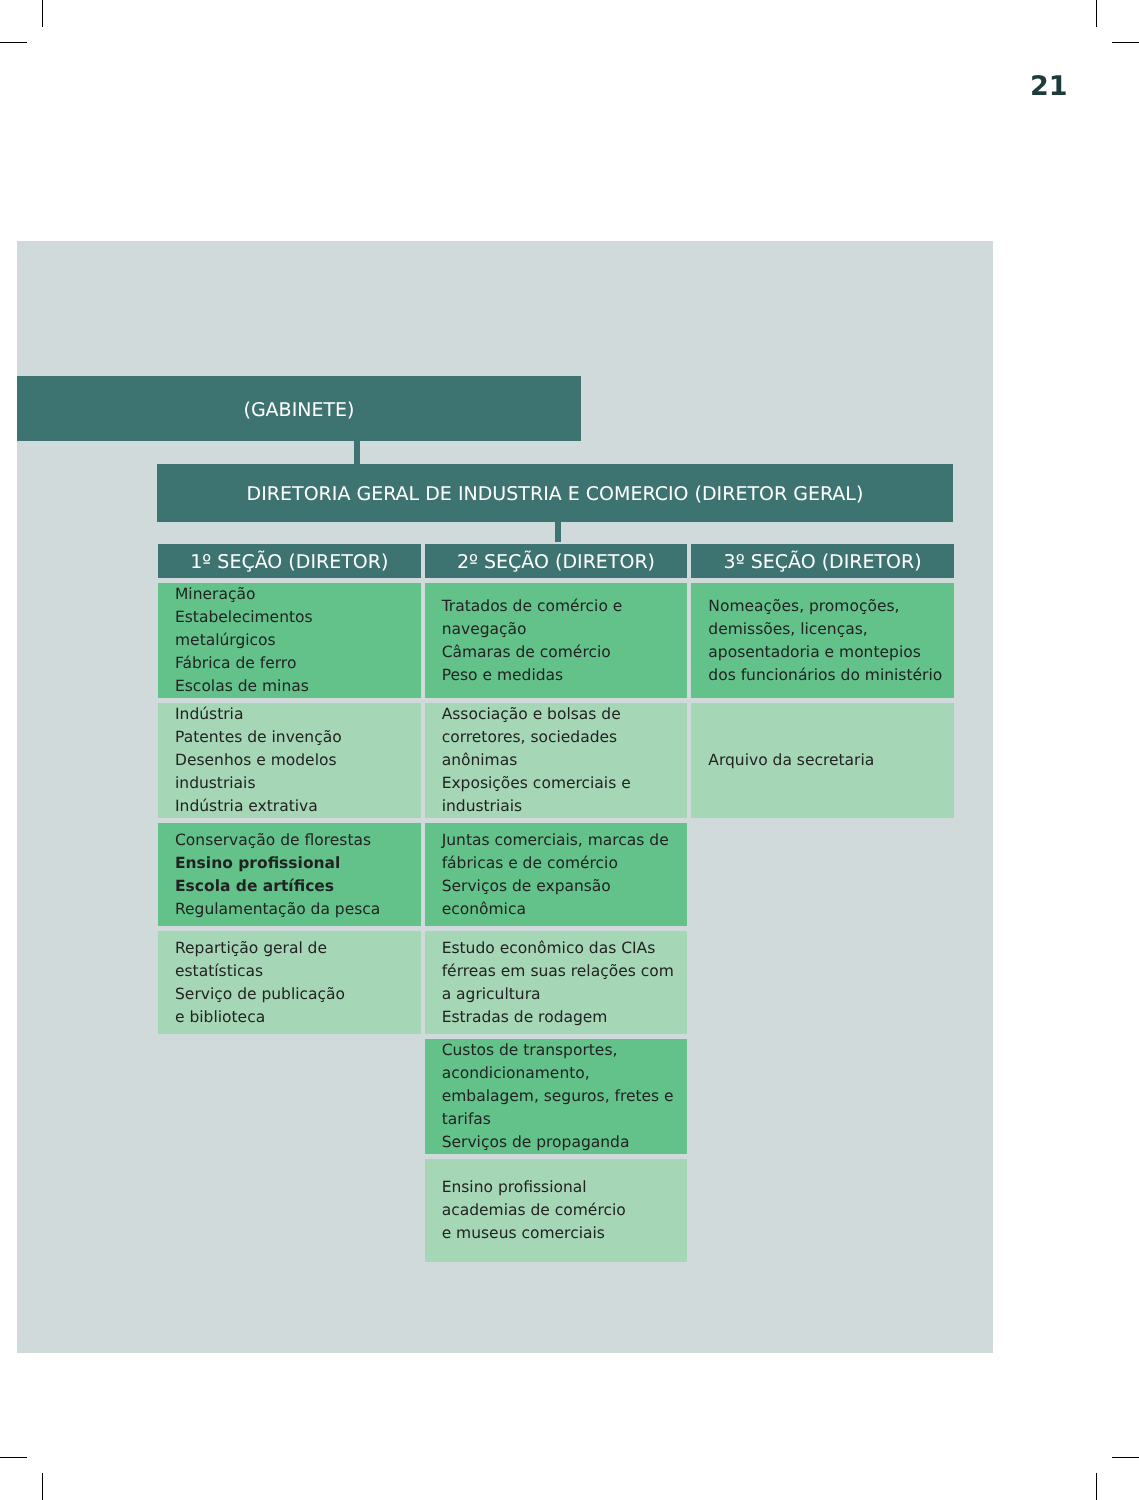21
(GABINETE)
DIRETORIA GERAL DE INDUSTRIA E COMERCIO (DIRETOR GERAL)
| 1º SEÇÃO (DIRETOR) | 2º SEÇÃO (DIRETOR) | 3º SEÇÃO (DIRETOR) |
| --- | --- | --- |
| Mineração Estabelecimentos metalúrgicos Fábrica de ferro Escolas de minas | Tratados de comércio e navegação Câmaras de comércio Peso e medidas | Nomeações, promoções, demissões, licenças, aposentadoria e montepios dos funcionários do ministério |
| Indústria Patentes de invenção Desenhos e modelos industriais Indústria extrativa | Associação e bolsas de corretores, sociedades anônimas Exposições comerciais e industriais | Arquivo da secretaria |
| Conservação de florestas Ensino profissional Escola de artífices Regulamentação da pesca | Juntas comerciais, marcas de fábricas e de comércio Serviços de expansão econômica | |
| Repartição geral de estatísticas Serviço de publicação e biblioteca | Estudo econômico das CIAs férreas em suas relações com a agricultura Estradas de rodagem | |
| | Custos de transportes, acondicionamento, embalagem, seguros, fretes e tarifas Serviços de propaganda | |
| | Ensino profissional academias de comércio e museus comerciais | |